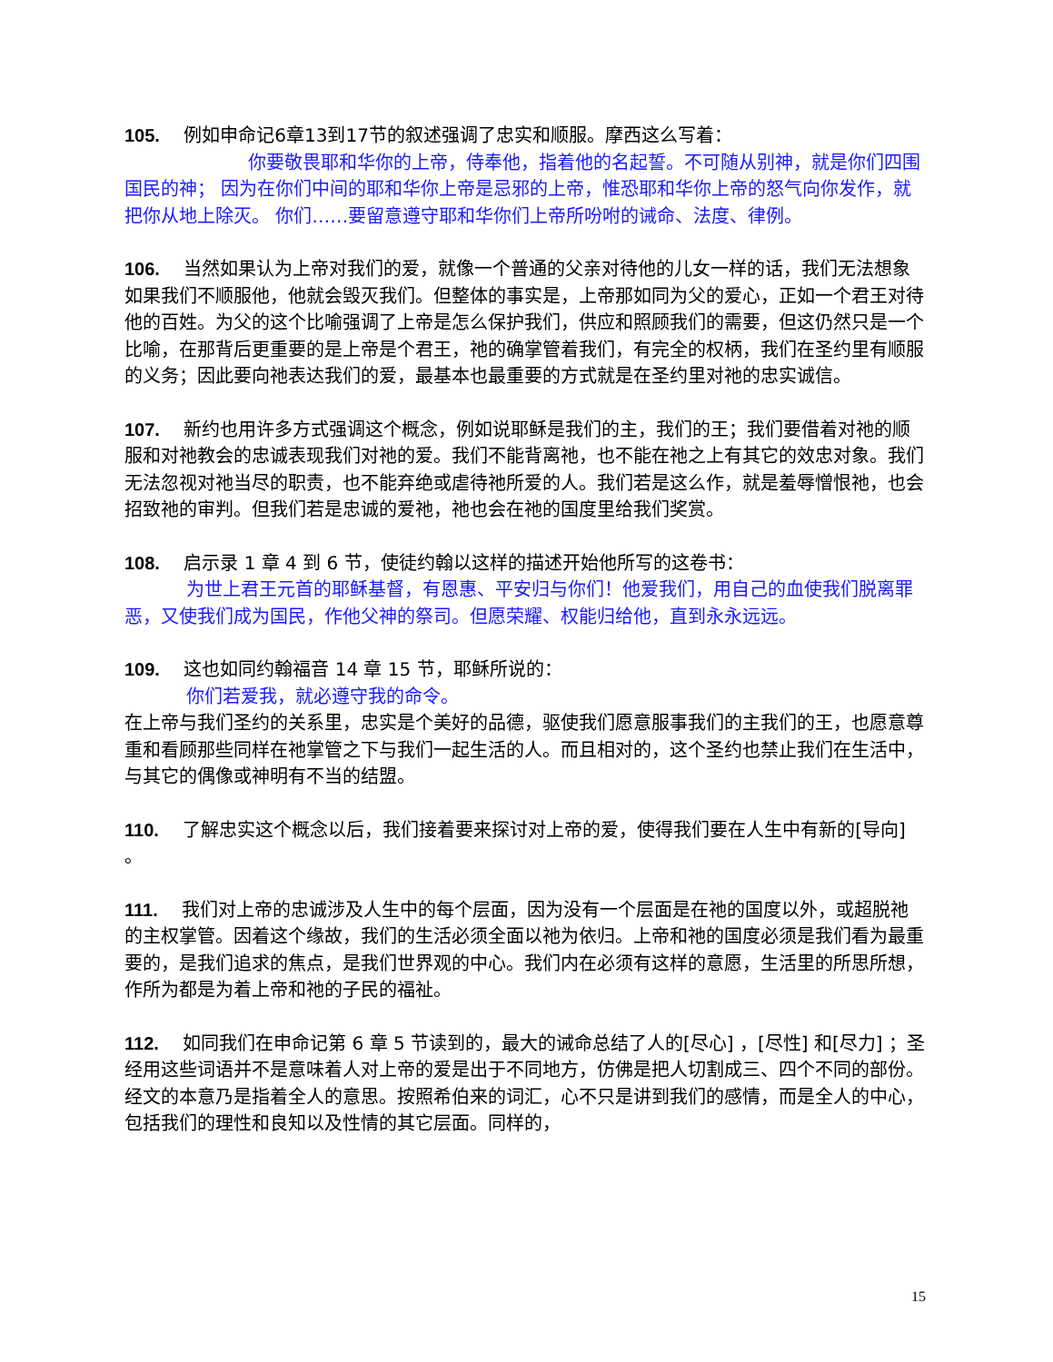105. 例如申命记6章13到17节的叙述强调了忠实和顺服。摩西这么写着：
你要敬畏耶和华你的上帝，侍奉他，指着他的名起誓。不可随从别神，就是你们四围国民的神； 因为在你们中间的耶和华你上帝是忌邪的上帝，惟恐耶和华你上帝的怒气向你发作，就把你从地上除灭。 你们……要留意遵守耶和华你们上帝所吩咐的诫命、法度、律例。
106. 当然如果认为上帝对我们的爱，就像一个普通的父亲对待他的儿女一样的话，我们无法想象如果我们不顺服他，他就会毁灭我们。但整体的事实是，上帝那如同为父的爱心，正如一个君王对待他的百姓。为父的这个比喻强调了上帝是怎么保护我们，供应和照顾我们的需要，但这仍然只是一个比喻，在那背后更重要的是上帝是个君王，祂的确掌管着我们，有完全的权柄，我们在圣约里有顺服的义务；因此要向祂表达我们的爱，最基本也最重要的方式就是在圣约里对祂的忠实诚信。
107. 新约也用许多方式强调这个概念，例如说耶稣是我们的主，我们的王；我们要借着对祂的顺服和对祂教会的忠诚表现我们对祂的爱。我们不能背离祂，也不能在祂之上有其它的效忠对象。我们无法忽视对祂当尽的职责，也不能弃绝或虐待祂所爱的人。我们若是这么作，就是羞辱憎恨祂，也会招致祂的审判。但我们若是忠诚的爱祂，祂也会在祂的国度里给我们奖赏。
108. 启示录 1 章 4 到 6 节，使徒约翰以这样的描述开始他所写的这卷书：
为世上君王元首的耶稣基督，有恩惠、平安归与你们！他爱我们，用自己的血使我们脱离罪恶，又使我们成为国民，作他父神的祭司。但愿荣耀、权能归给他，直到永永远远。
109. 这也如同约翰福音 14 章 15 节，耶稣所说的：
你们若爱我，就必遵守我的命令。
在上帝与我们圣约的关系里，忠实是个美好的品德，驱使我们愿意服事我们的主我们的王，也愿意尊重和看顾那些同样在祂掌管之下与我们一起生活的人。而且相对的，这个圣约也禁止我们在生活中，与其它的偶像或神明有不当的结盟。
110. 了解忠实这个概念以后，我们接着要来探讨对上帝的爱，使得我们要在人生中有新的[导向] 。
111. 我们对上帝的忠诚涉及人生中的每个层面，因为没有一个层面是在祂的国度以外，或超脱祂的主权掌管。因着这个缘故，我们的生活必须全面以祂为依归。上帝和祂的国度必须是我们看为最重要的，是我们追求的焦点，是我们世界观的中心。我们内在必须有这样的意愿，生活里的所思所想，作所为都是为着上帝和祂的子民的福祉。
112. 如同我们在申命记第 6 章 5 节读到的，最大的诫命总结了人的[尽心] ，[尽性] 和[尽力] ；圣经用这些词语并不是意味着人对上帝的爱是出于不同地方，仿佛是把人切割成三、四个不同的部份。经文的本意乃是指着全人的意思。按照希伯来的词汇，心不只是讲到我们的感情，而是全人的中心，包括我们的理性和良知以及性情的其它层面。同样的，
15